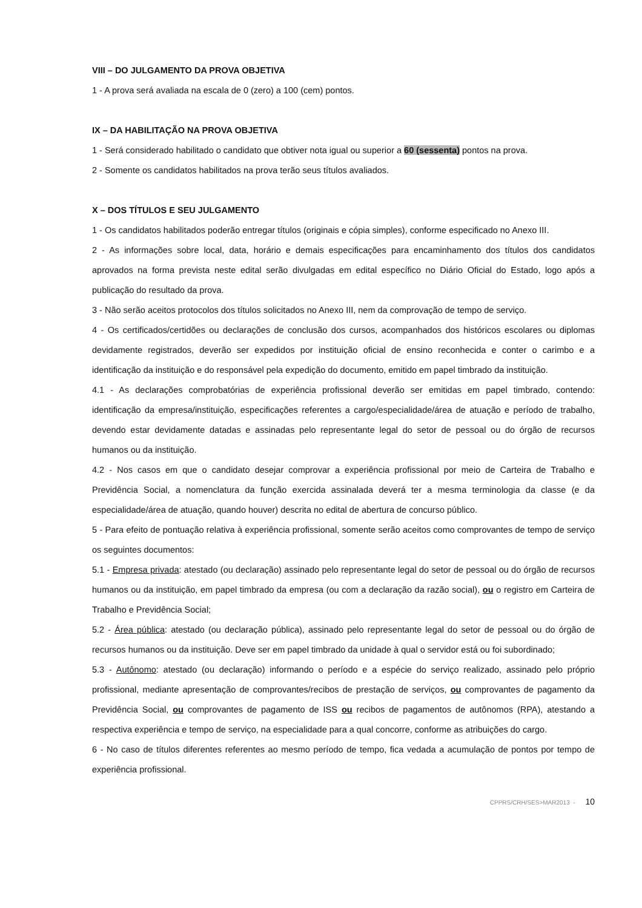VIII – DO JULGAMENTO DA PROVA OBJETIVA
1 - A prova será avaliada na escala de 0 (zero) a 100 (cem) pontos.
IX – DA HABILITAÇÃO NA PROVA OBJETIVA
1 - Será considerado habilitado o candidato que obtiver nota igual ou superior a 60 (sessenta) pontos na prova.
2 - Somente os candidatos habilitados na prova terão seus títulos avaliados.
X – DOS TÍTULOS E SEU JULGAMENTO
1 - Os candidatos habilitados poderão entregar títulos (originais e cópia simples), conforme especificado no Anexo III.
2 - As informações sobre local, data, horário e demais especificações para encaminhamento dos títulos dos candidatos aprovados na forma prevista neste edital serão divulgadas em edital específico no Diário Oficial do Estado, logo após a publicação do resultado da prova.
3 - Não serão aceitos protocolos dos títulos solicitados no Anexo III, nem da comprovação de tempo de serviço.
4 - Os certificados/certidões ou declarações de conclusão dos cursos, acompanhados dos históricos escolares ou diplomas devidamente registrados, deverão ser expedidos por instituição oficial de ensino reconhecida e conter o carimbo e a identificação da instituição e do responsável pela expedição do documento, emitido em papel timbrado da instituição.
4.1 - As declarações comprobatórias de experiência profissional deverão ser emitidas em papel timbrado, contendo: identificação da empresa/instituição, especificações referentes a cargo/especialidade/área de atuação e período de trabalho, devendo estar devidamente datadas e assinadas pelo representante legal do setor de pessoal ou do órgão de recursos humanos ou da instituição.
4.2 - Nos casos em que o candidato desejar comprovar a experiência profissional por meio de Carteira de Trabalho e Previdência Social, a nomenclatura da função exercida assinalada deverá ter a mesma terminologia da classe (e da especialidade/área de atuação, quando houver) descrita no edital de abertura de concurso público.
5 - Para efeito de pontuação relativa à experiência profissional, somente serão aceitos como comprovantes de tempo de serviço os seguintes documentos:
5.1 - Empresa privada: atestado (ou declaração) assinado pelo representante legal do setor de pessoal ou do órgão de recursos humanos ou da instituição, em papel timbrado da empresa (ou com a declaração da razão social), ou o registro em Carteira de Trabalho e Previdência Social;
5.2 - Área pública: atestado (ou declaração pública), assinado pelo representante legal do setor de pessoal ou do órgão de recursos humanos ou da instituição. Deve ser em papel timbrado da unidade à qual o servidor está ou foi subordinado;
5.3 - Autônomo: atestado (ou declaração) informando o período e a espécie do serviço realizado, assinado pelo próprio profissional, mediante apresentação de comprovantes/recibos de prestação de serviços, ou comprovantes de pagamento da Previdência Social, ou comprovantes de pagamento de ISS ou recibos de pagamentos de autônomos (RPA), atestando a respectiva experiência e tempo de serviço, na especialidade para a qual concorre, conforme as atribuições do cargo.
6 - No caso de títulos diferentes referentes ao mesmo período de tempo, fica vedada a acumulação de pontos por tempo de experiência profissional.
CPPRS/CRH/SES>MAR2013 - 10